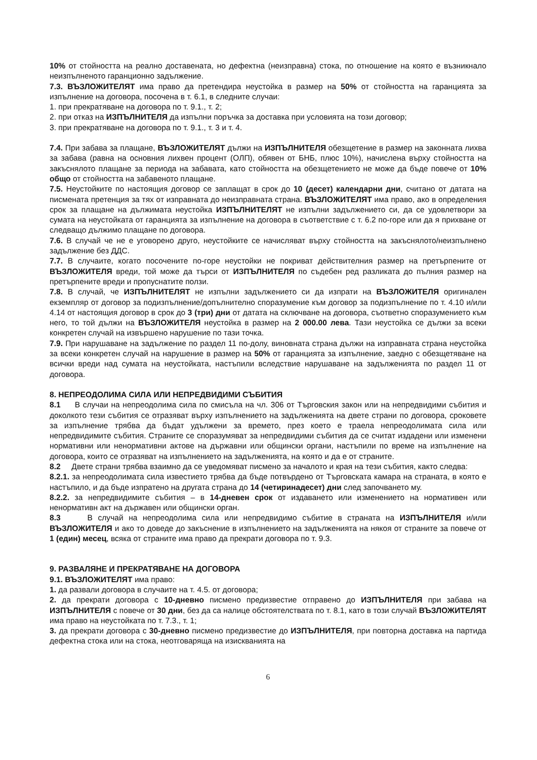10% от стойността на реално доставената, но дефектна (неизправна) стока, по отношение на която е възникнало неизпълненото гаранционно задължение.
7.3. ВЪЗЛОЖИТЕЛЯТ има право да претендира неустойка в размер на 50% от стойността на гаранцията за изпълнение на договора, посочена в т. 6.1, в следните случаи:
1. при прекратяване на договора по т. 9.1., т. 2;
2. при отказ на ИЗПЪЛНИТЕЛЯ да изпълни поръчка за доставка при условията на този договор;
3. при прекратяване на договора по т. 9.1., т. 3 и т. 4.
7.4. При забава за плащане, ВЪЗЛОЖИТЕЛЯТ дължи на ИЗПЪЛНИТЕЛЯ обезщетение в размер на законната лихва за забава (равна на основния лихвен процент (ОЛП), обявен от БНБ, плюс 10%), начислена върху стойността на закъснялото плащане за периода на забавата, като стойността на обезщетението не може да бъде повече от 10% общо от стойността на забавеното плащане.
7.5. Неустойките по настоящия договор се заплащат в срок до 10 (десет) календарни дни, считано от датата на писмената претенция за тях от изправната до неизправната страна. ВЪЗЛОЖИТЕЛЯТ има право, ако в определения срок за плащане на дължимата неустойка ИЗПЪЛНИТЕЛЯТ не изпълни задължението си, да се удовлетвори за сумата на неустойката от гаранцията за изпълнение на договора в съответствие с т. 6.2 по-горе или да я прихване от следващо дължимо плащане по договора.
7.6. В случай че не е уговорено друго, неустойките се начисляват върху стойността на закъснялото/неизпълнено задължение без ДДС.
7.7. В случаите, когато посочените по-горе неустойки не покриват действителния размер на претърпените от ВЪЗЛОЖИТЕЛЯ вреди, той може да търси от ИЗПЪЛНИТЕЛЯ по съдебен ред разликата до пълния размер на претърпените вреди и пропуснатите ползи.
7.8. В случай, че ИЗПЪЛНИТЕЛЯТ не изпълни задължението си да изпрати на ВЪЗЛОЖИТЕЛЯ оригинален екземпляр от договор за подизпълнение/допълнително споразумение към договор за подизпълнение по т. 4.10 и/или 4.14 от настоящия договор в срок до 3 (три) дни от датата на сключване на договора, съответно споразумението към него, то той дължи на ВЪЗЛОЖИТЕЛЯ неустойка в размер на 2 000.00 лева. Тази неустойка се дължи за всеки конкретен случай на извършено нарушение по тази точка.
7.9. При нарушаване на задължение по раздел 11 по-долу, виновната страна дължи на изправната страна неустойка за всеки конкретен случай на нарушение в размер на 50% от гаранцията за изпълнение, заедно с обезщетяване на всички вреди над сумата на неустойката, настъпили вследствие нарушаване на задълженията по раздел 11 от договора.
8. НЕПРЕОДОЛИМА СИЛА ИЛИ НЕПРЕДВИДИМИ СЪБИТИЯ
8.1 В случаи на непреодолима сила по смисъла на чл. 306 от Търговския закон или на непредвидими събития и доколкото тези събития се отразяват върху изпълнението на задълженията на двете страни по договора, сроковете за изпълнение трябва да бъдат удължени за времето, през което е траела непреодолимата сила или непредвидимите събития. Страните се споразумяват за непредвидими събития да се считат издадени или изменени нормативни или ненормативни актове на държавни или общински органи, настъпили по време на изпълнение на договора, които се отразяват на изпълнението на задълженията, на която и да е от страните.
8.2 Двете страни трябва взаимно да се уведомяват писмено за началото и края на тези събития, както следва:
8.2.1. за непреодолимата сила известието трябва да бъде потвърдено от Търговската камара на страната, в която е настъпило, и да бъде изпратено на другата страна до 14 (четиринадесет) дни след започването му.
8.2.2. за непредвидимите събития – в 14-дневен срок от издаването или изменението на нормативен или ненормативн акт на държавен или общински орган.
8.3 В случай на непреодолима сила или непредвидимо събитие в страната на ИЗПЪЛНИТЕЛЯ и/или ВЪЗЛОЖИТЕЛЯ и ако то доведе до закъснение в изпълнението на задълженията на някоя от страните за повече от 1 (един) месец, всяка от страните има право да прекрати договора по т. 9.3.
9. РАЗВАЛЯНЕ И ПРЕКРАТЯВАНЕ НА ДОГОВОРА
9.1. ВЪЗЛОЖИТЕЛЯТ има право:
1. да развали договора в случаите на т. 4.5. от договора;
2. да прекрати договора с 10-дневно писмено предизвестие отправено до ИЗПЪЛНИТЕЛЯ при забава на ИЗПЪЛНИТЕЛЯ с повече от 30 дни, без да са налице обстоятелствата по т. 8.1, като в този случай ВЪЗЛОЖИТЕЛЯТ има право на неустойката по т. 7.3., т. 1;
3. да прекрати договора с 30-дневно писмено предизвестие до ИЗПЪЛНИТЕЛЯ, при повторна доставка на партида дефектна стока или на стока, неотговаряща на изискванията на
6